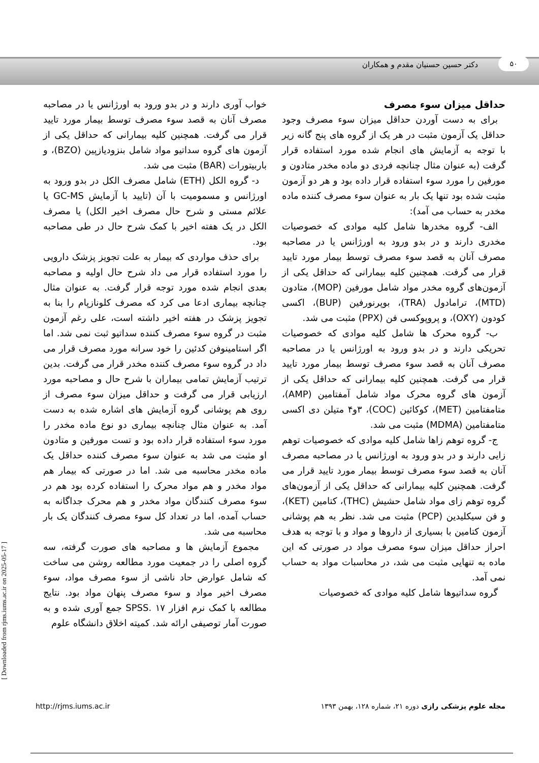۵۰
دکتر حسین حسنیان مقدم و همکاران
حداقل میزان سوء مصرف
برای به دست آوردن حداقل میزان سوء مصرف وجود حداقل یک آزمون مثبت در هر یک از گروه های پنج گانه زیر با توجه به آزمایش های انجام شده مورد استفاده قرار گرفت (به عنوان مثال چنانچه فردی دو ماده مخدر متادون و مورفین را مورد سوء استفاده قرار داده بود و هر دو آزمون مثبت شده بود تنها یک بار به عنوان سوء مصرف کننده ماده مخدر به حساب می آمد):
الف- گروه مخدرها شامل کلیه موادی که خصوصیات مخدری دارند و در بدو ورود به اورژانس یا در مصاحبه مصرف آنان به قصد سوء مصرف توسط بیمار مورد تایید قرار می گرفت. همچنین کلیه بیمارانی که حداقل یکی از آزمون‌های گروه مخدر مواد شامل مورفین (MOP)، متادون (MTD)، ترامادول (TRA)، بوپرنورفین (BUP)، اکسی کودون (OXY)، و پروپوکسی فن (PPX) مثبت می شد.
ب- گروه محرک ها شامل کلیه موادی که خصوصیات تحریکی دارند و در بدو ورود به اورژانس یا در مصاحبه مصرف آنان به قصد سوء مصرف توسط بیمار مورد تایید قرار می گرفت. همچنین کلیه بیمارانی که حداقل یکی از آزمون های گروه محرک مواد شامل آمفتامین (AMP)، متامفتامین (MET)، کوکائین (COC)، ۳و۴ متیلن دی اکسی متامفتامین (MDMA) مثبت می شد.
ج- گروه توهم زاها شامل کلیه موادی که خصوصیات توهم زایی دارند و در بدو ورود به اورژانس یا در مصاحبه مصرف آنان به قصد سوء مصرف توسط بیمار مورد تایید قرار می گرفت. همچنین کلیه بیمارانی که حداقل یکی از آزمون‌های گروه توهم زای مواد شامل حشیش (THC)، کتامین (KET)، و فن سیکلیدین (PCP) مثبت می شد. نظر به هم پوشانی آزمون کتامین با بسیاری از داروها و مواد و با توجه به هدف احراز حداقل میزان سوء مصرف مواد در صورتی که این ماده به تنهایی مثبت می شد، در محاسبات مواد به حساب نمی آمد.
گروه سداتیوها شامل کلیه موادی که خصوصیات
خواب آوری دارند و در بدو ورود به اورژانس یا در مصاحبه مصرف آنان به قصد سوء مصرف توسط بیمار مورد تایید قرار می گرفت. همچنین کلیه بیمارانی که حداقل یکی از آزمون های گروه سداتیو مواد شامل بنزودیازپین (BZO)، و باربیتورات (BAR) مثبت می شد.
د- گروه الکل (ETH) شامل مصرف الکل در بدو ورود به اورژانس و مسمومیت با آن (تایید با آزمایش GC-MS یا علائم مستی و شرح حال مصرف اخیر الکل) یا مصرف الکل در یک هفته اخیر با کمک شرح حال در طی مصاحبه بود.
برای حذف مواردی که بیمار به علت تجویز پزشک دارویی را مورد استفاده قرار می داد شرح حال اولیه و مصاحبه بعدی انجام شده مورد توجه قرار گرفت. به عنوان مثال چنانچه بیماری ادعا می کرد که مصرف کلونازپام را بنا به تجویز پزشک در هفته اخیر داشته است، علی رغم آزمون مثبت در گروه سوء مصرف کننده سداتیو ثبت نمی شد. اما اگر استامینوفن کدئین را خود سرانه مورد مصرف قرار می داد در گروه سوء مصرف کننده مخدر قرار می گرفت. بدین ترتیب آزمایش تمامی بیماران با شرح حال و مصاحبه مورد ارزیابی قرار می گرفت و حداقل میزان سوء مصرف از روی هم پوشانی گروه آزمایش های اشاره شده به دست آمد. به عنوان مثال چنانچه بیماری دو نوع ماده مخدر را مورد سوء استفاده قرار داده بود و تست مورفین و متادون او مثبت می شد به عنوان سوء مصرف کننده حداقل یک ماده مخدر محاسبه می شد. اما در صورتی که بیمار هم مواد مخدر و هم مواد محرک را استفاده کرده بود هم در سوء مصرف کنندگان مواد مخدر و هم محرک جداگانه به حساب آمده، اما در تعداد کل سوء مصرف کنندگان یک بار محاسبه می شد.
مجموع آزمایش ها و مصاحبه های صورت گرفته، سه گروه اصلی را در جمعیت مورد مطالعه روشن می ساخت که شامل عوارض حاد ناشی از سوء مصرف مواد، سوء مصرف اخیر مواد و سوء مصرف پنهان مواد بود. نتایج مطالعه با کمک نرم افزار SPSS. ۱۷ جمع آوری شده و به صورت آمار توصیفی ارائه شد. کمیته اخلاق دانشگاه علوم
مجله علوم پزشکی رازی دوره ۲۱، شماره ۱۲۸، بهمن ۱۳۹۳ http://rjms.iums.ac.ir
[ Downloaded from rjms.iums.ac.ir on 2025-05-17 ]